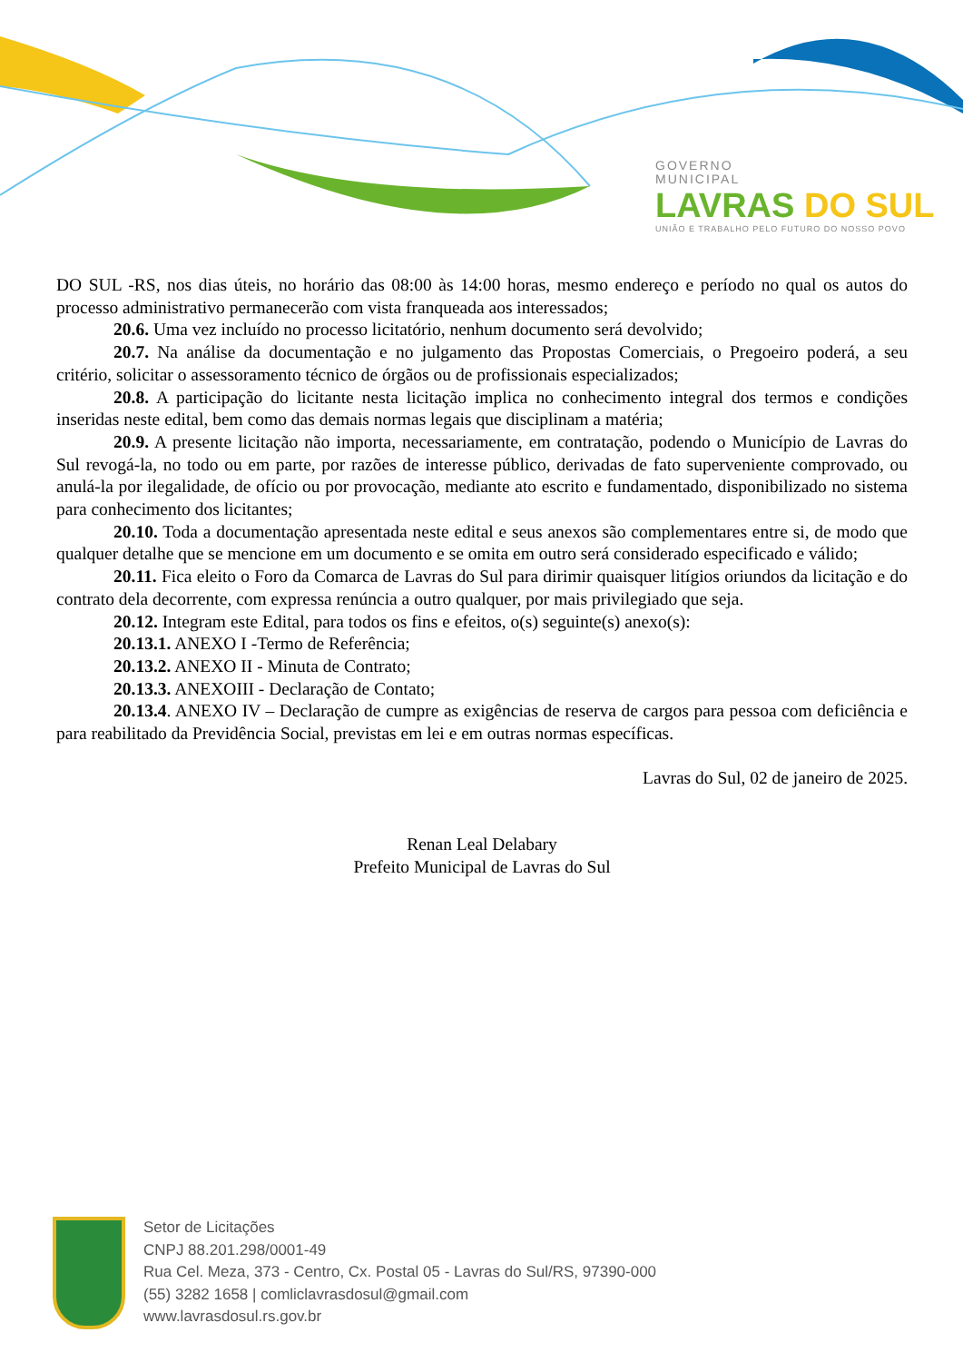GOVERNO
MUNICIPAL
LAVRAS DO SUL
UNIÃO E TRABALHO PELO FUTURO DO NOSSO POVO
DO SUL -RS, nos dias úteis, no horário das 08:00 às 14:00 horas, mesmo endereço e período no qual os autos do processo administrativo permanecerão com vista franqueada aos interessados;
20.6. Uma vez incluído no processo licitatório, nenhum documento será devolvido;
20.7. Na análise da documentação e no julgamento das Propostas Comerciais, o Pregoeiro poderá, a seu critério, solicitar o assessoramento técnico de órgãos ou de profissionais especializados;
20.8. A participação do licitante nesta licitação implica no conhecimento integral dos termos e condições inseridas neste edital, bem como das demais normas legais que disciplinam a matéria;
20.9. A presente licitação não importa, necessariamente, em contratação, podendo o Município de Lavras do Sul revogá-la, no todo ou em parte, por razões de interesse público, derivadas de fato superveniente comprovado, ou anulá-la por ilegalidade, de ofício ou por provocação, mediante ato escrito e fundamentado, disponibilizado no sistema para conhecimento dos licitantes;
20.10. Toda a documentação apresentada neste edital e seus anexos são complementares entre si, de modo que qualquer detalhe que se mencione em um documento e se omita em outro será considerado especificado e válido;
20.11. Fica eleito o Foro da Comarca de Lavras do Sul para dirimir quaisquer litígios oriundos da licitação e do contrato dela decorrente, com expressa renúncia a outro qualquer, por mais privilegiado que seja.
20.12. Integram este Edital, para todos os fins e efeitos, o(s) seguinte(s) anexo(s):
20.13.1. ANEXO I -Termo de Referência;
20.13.2. ANEXO II - Minuta de Contrato;
20.13.3. ANEXOIII - Declaração de Contato;
20.13.4. ANEXO IV – Declaração de cumpre as exigências de reserva de cargos para pessoa com deficiência e para reabilitado da Previdência Social, previstas em lei e em outras normas específicas.
Lavras do Sul, 02 de janeiro de 2025.
Renan Leal Delabary
Prefeito Municipal de Lavras do Sul
Setor de Licitações
CNPJ 88.201.298/0001-49
Rua Cel. Meza, 373 - Centro, Cx. Postal 05 - Lavras do Sul/RS, 97390-000
(55) 3282 1658 | comliclavrasdosul@gmail.com
www.lavrasdosul.rs.gov.br